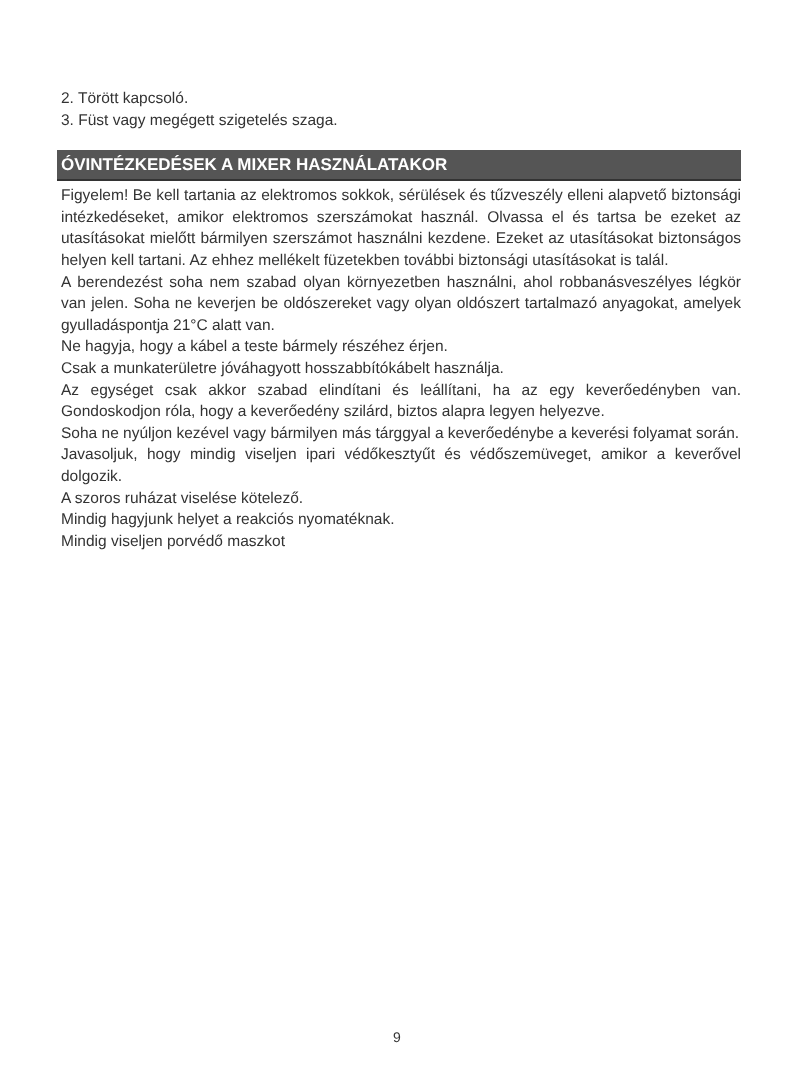2. Törött kapcsoló.
3. Füst vagy megégett szigetelés szaga.
ÓVINTÉZKEDÉSEK A MIXER HASZNÁLATAKOR
Figyelem! Be kell tartania az elektromos sokkok, sérülések és tűzveszély elleni alapvető biztonsági intézkedéseket, amikor elektromos szerszámokat használ. Olvassa el és tartsa be ezeket az utasításokat mielőtt bármilyen szerszámot használni kezdene. Ezeket az utasításokat biztonságos helyen kell tartani. Az ehhez mellékelt füzetekben további biztonsági utasításokat is talál.
A berendezést soha nem szabad olyan környezetben használni, ahol robbanásveszélyes légkör van jelen. Soha ne keverjen be oldószereket vagy olyan oldószert tartalmazó anyagokat, amelyek gyulladáspontja 21°C alatt van.
Ne hagyja, hogy a kábel a teste bármely részéhez érjen.
Csak a munkaterületre jóváhagyott hosszabbítókábelt használja.
Az egységet csak akkor szabad elindítani és leállítani, ha az egy keverőedényben van. Gondoskodjon róla, hogy a keverőedény szilárd, biztos alapra legyen helyezve.
Soha ne nyúljon kezével vagy bármilyen más tárggyal a keverőedénybe a keverési folyamat során.
Javasoljuk, hogy mindig viseljen ipari védőkesztyűt és védőszemüveget, amikor a keverővel dolgozik.
A szoros ruházat viselése kötelező.
Mindig hagyjunk helyet a reakciós nyomatéknak.
Mindig viseljen porvédő maszkot
9